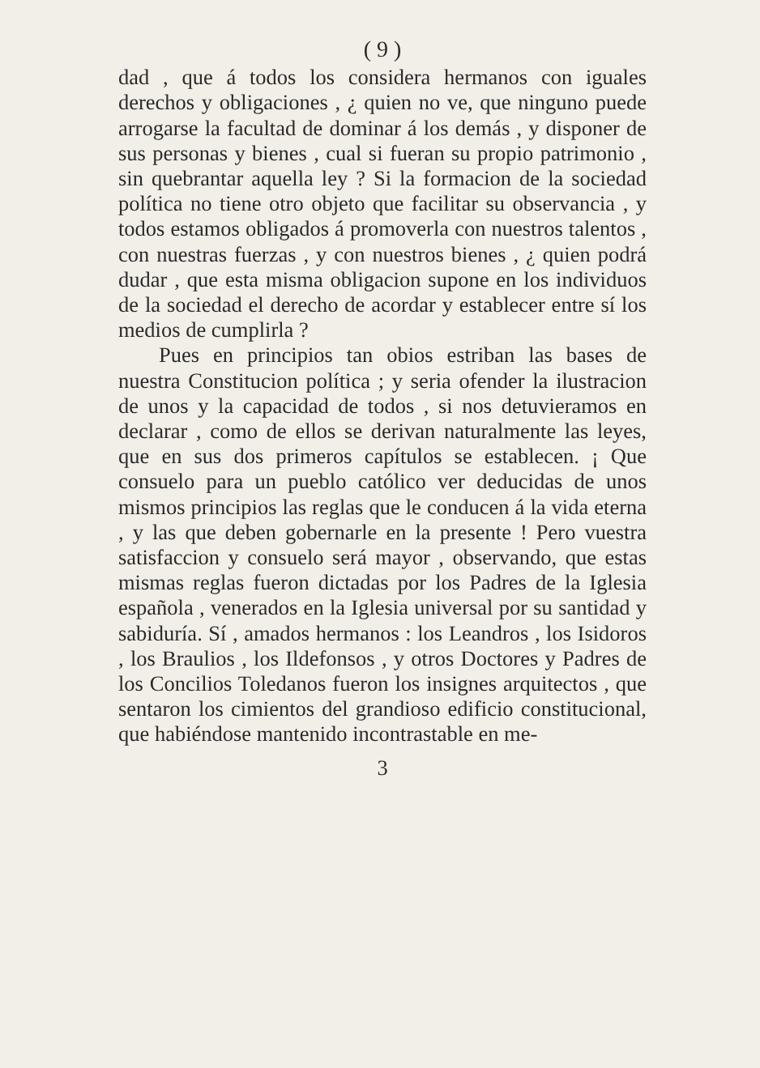( 9 )
dad , que á todos los considera hermanos con iguales derechos y obligaciones , ¿ quien no ve, que ninguno puede arrogarse la facultad de dominar á los demás , y disponer de sus personas y bienes , cual si fueran su propio patrimonio , sin quebrantar aquella ley ? Si la formacion de la sociedad política no tiene otro objeto que facilitar su observancia , y todos estamos obligados á promoverla con nuestros talentos , con nuestras fuerzas , y con nuestros bienes , ¿ quien podrá dudar , que esta misma obligacion supone en los individuos de la sociedad el derecho de acordar y establecer entre sí los medios de cumplirla ?
Pues en principios tan obios estriban las bases de nuestra Constitucion política ; y seria ofender la ilustracion de unos y la capacidad de todos , si nos detuvieramos en declarar , como de ellos se derivan naturalmente las leyes, que en sus dos primeros capítulos se establecen. ¡ Que consuelo para un pueblo católico ver deducidas de unos mismos principios las reglas que le conducen á la vida eterna , y las que deben gobernarle en la presente ! Pero vuestra satisfaccion y consuelo será mayor , observando, que estas mismas reglas fueron dictadas por los Padres de la Iglesia española , venerados en la Iglesia universal por su santidad y sabiduría. Sí , amados hermanos : los Leandros , los Isidoros , los Braulios , los Ildefonsos , y otros Doctores y Padres de los Concilios Toledanos fueron los insignes arquitectos , que sentaron los cimientos del grandioso edificio constitucional, que habiéndose mantenido incontrastable en me-
3